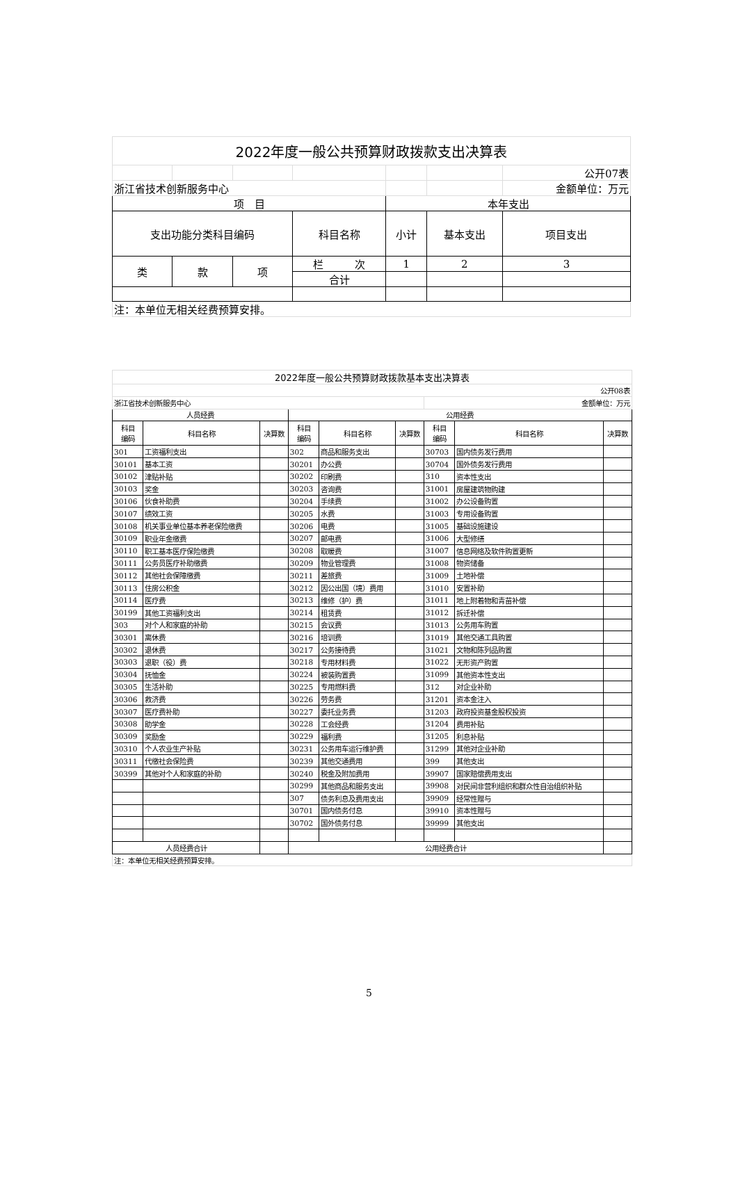| 2022年度一般公共预算财政拨款支出决算表 | | | | | | |
| | | | | | | 公开07表 |
| 浙江省技术创新服务中心 | | | | | | 金额单位：万元 |
| 项 目 | | | | 本年支出 | | |
| 支出功能分类科目编码 | | | 科目名称 | 小计 | 基本支出 | 项目支出 |
| 类 | 款 | 项 | 栏 次 | 1 | 2 | 3 |
| | | | 合计 | | | |
| 注：本单位无相关经费预算安排。 | | | | | | |
| 2022年度一般公共预算财政拨款基本支出决算表 | | | | | | | | |
| 公开08表 | | | | | | | | |
| 浙江省技术创新服务中心 | | | | | | 金额单位：万元 | | |
| 人员经费 | | | 公用经费 | | | | | |
| 科目 编码 | 科目名称 | 决算数 | 科目 编码 | 科目名称 | 决算数 | 科目 编码 | 科目名称 | 决算数 |
| 301 | 工资福利支出 | | 302 | 商品和服务支出 | | 30703 | 国内债务发行费用 | |
| 30101 | 基本工资 | | 30201 | 办公费 | | 30704 | 国外债务发行费用 | |
| 30102 | 津贴补贴 | | 30202 | 印刷费 | | 310 | 资本性支出 | |
| 30103 | 奖金 | | 30203 | 咨询费 | | 31001 | 房屋建筑物购建 | |
| 30106 | 伙食补助费 | | 30204 | 手续费 | | 31002 | 办公设备购置 | |
| 30107 | 绩效工资 | | 30205 | 水费 | | 31003 | 专用设备购置 | |
| 30108 | 机关事业单位基本养老保险缴费 | | 30206 | 电费 | | 31005 | 基础设施建设 | |
| 30109 | 职业年金缴费 | | 30207 | 邮电费 | | 31006 | 大型修缮 | |
| 30110 | 职工基本医疗保险缴费 | | 30208 | 取暖费 | | 31007 | 信息网络及软件购置更新 | |
| 30111 | 公务员医疗补助缴费 | | 30209 | 物业管理费 | | 31008 | 物资储备 | |
| 30112 | 其他社会保障缴费 | | 30211 | 差旅费 | | 31009 | 土地补偿 | |
| 30113 | 住房公积金 | | 30212 | 因公出国（境）费用 | | 31010 | 安置补助 | |
| 30114 | 医疗费 | | 30213 | 维修（护）费 | | 31011 | 地上附着物和青苗补偿 | |
| 30199 | 其他工资福利支出 | | 30214 | 租赁费 | | 31012 | 拆迁补偿 | |
| 303 | 对个人和家庭的补助 | | 30215 | 会议费 | | 31013 | 公务用车购置 | |
| 30301 | 离休费 | | 30216 | 培训费 | | 31019 | 其他交通工具购置 | |
| 30302 | 退休费 | | 30217 | 公务接待费 | | 31021 | 文物和陈列品购置 | |
| 30303 | 退职（役）费 | | 30218 | 专用材料费 | | 31022 | 无形资产购置 | |
| 30304 | 抚恤金 | | 30224 | 被装购置费 | | 31099 | 其他资本性支出 | |
| 30305 | 生活补助 | | 30225 | 专用燃料费 | | 312 | 对企业补助 | |
| 30306 | 救济费 | | 30226 | 劳务费 | | 31201 | 资本金注入 | |
| 30307 | 医疗费补助 | | 30227 | 委托业务费 | | 31203 | 政府投资基金股权投资 | |
| 30308 | 助学金 | | 30228 | 工会经费 | | 31204 | 费用补贴 | |
| 30309 | 奖励金 | | 30229 | 福利费 | | 31205 | 利息补贴 | |
| 30310 | 个人农业生产补贴 | | 30231 | 公务用车运行维护费 | | 31299 | 其他对企业补助 | |
| 30311 | 代缴社会保险费 | | 30239 | 其他交通费用 | | 399 | 其他支出 | |
| 30399 | 其他对个人和家庭的补助 | | 30240 | 税金及附加费用 | | 39907 | 国家赔偿费用支出 | |
| | | | 30299 | 其他商品和服务支出 | | 39908 | 对民间非营利组织和群众性自治组织补贴 | |
| | | | 307 | 债务利息及费用支出 | | 39909 | 经常性赠与 | |
| | | | 30701 | 国内债务付息 | | 39910 | 资本性赠与 | |
| | | | 30702 | 国外债务付息 | | 39999 | 其他支出 | |
| 人员经费合计 | | | 公用经费合计 | | | | | |
| 注：本单位无相关经费预算安排。 | | | | | | | | |
5